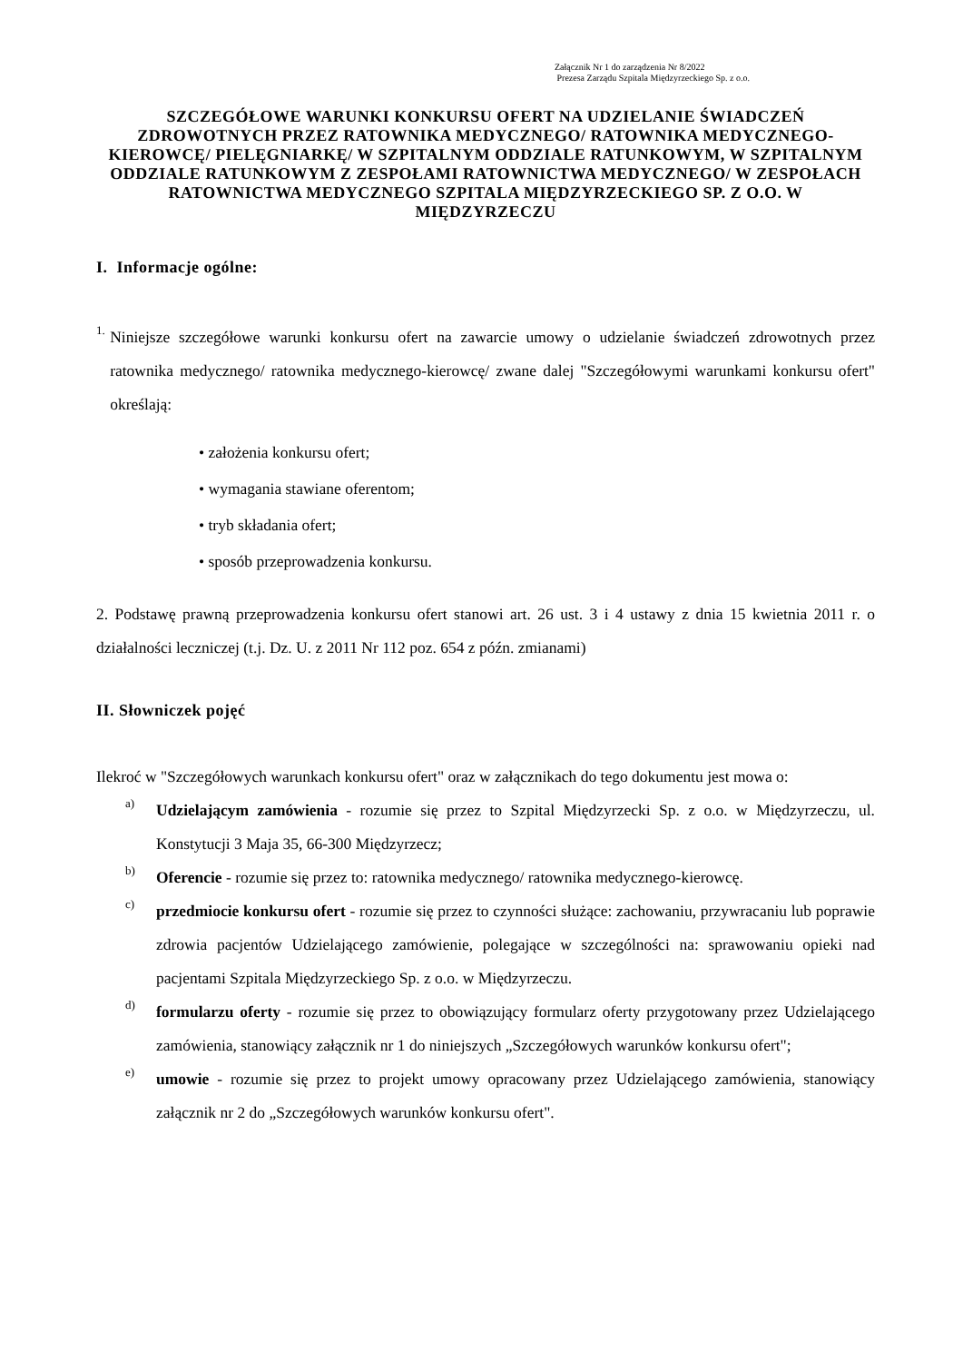Załącznik Nr 1 do zarządzenia Nr 8/2022
Prezesa Zarządu Szpitala Międzyrzeckiego Sp. z o.o.
SZCZEGÓŁOWE WARUNKI KONKURSU OFERT NA UDZIELANIE ŚWIADCZEŃ ZDROWOTNYCH PRZEZ RATOWNIKA MEDYCZNEGO/ RATOWNIKA MEDYCZNEGO- KIEROWCĘ/ PIELĘGNIARKĘ/ W SZPITALNYM ODDZIALE RATUNKOWYM, W SZPITALNYM ODDZIALE RATUNKOWYM Z ZESPOŁAMI RATOWNICTWA MEDYCZNEGO/ W ZESPOŁACH RATOWNICTWA MEDYCZNEGO SZPITALA MIĘDZYRZECKIEGO SP. Z O.O. W MIĘDZYRZECZU
I. Informacje ogólne:
1.
Niniejsze szczegółowe warunki konkursu ofert na zawarcie umowy o udzielanie świadczeń zdrowotnych przez ratownika medycznego/ ratownika medycznego-kierowcę/ zwane dalej "Szczegółowymi warunkami konkursu ofert" określają:
• założenia konkursu ofert;
• wymagania stawiane oferentom;
• tryb składania ofert;
• sposób przeprowadzenia konkursu.
2. Podstawę prawną przeprowadzenia konkursu ofert stanowi art. 26 ust. 3 i 4 ustawy z dnia 15 kwietnia 2011 r. o działalności leczniczej (t.j. Dz. U. z 2011 Nr 112 poz. 654 z późn. zmianami)
II. Słowniczek pojęć
Ilekroć w "Szczegółowych warunkach konkursu ofert" oraz w załącznikach do tego dokumentu jest mowa o:
a)
Udzielającym zamówienia - rozumie się przez to Szpital Międzyrzecki Sp. z o.o. w Międzyrzeczu, ul. Konstytucji 3 Maja 35, 66-300 Międzyrzecz;
b)
Oferencie - rozumie się przez to: ratownika medycznego/ ratownika medycznego-kierowcę.
c)
przedmiocie konkursu ofert - rozumie się przez to czynności służące: zachowaniu, przywracaniu lub poprawie zdrowia pacjentów Udzielającego zamówienie, polegające w szczególności na: sprawowaniu opieki nad pacjentami Szpitala Międzyrzeckiego Sp. z o.o. w Międzyrzeczu.
d)
formularzu oferty - rozumie się przez to obowiązujący formularz oferty przygotowany przez Udzielającego zamówienia, stanowiący załącznik nr 1 do niniejszych „Szczegółowych warunków konkursu ofert";
e)
umowie - rozumie się przez to projekt umowy opracowany przez Udzielającego zamówienia, stanowiący załącznik nr 2 do „Szczegółowych warunków konkursu ofert".